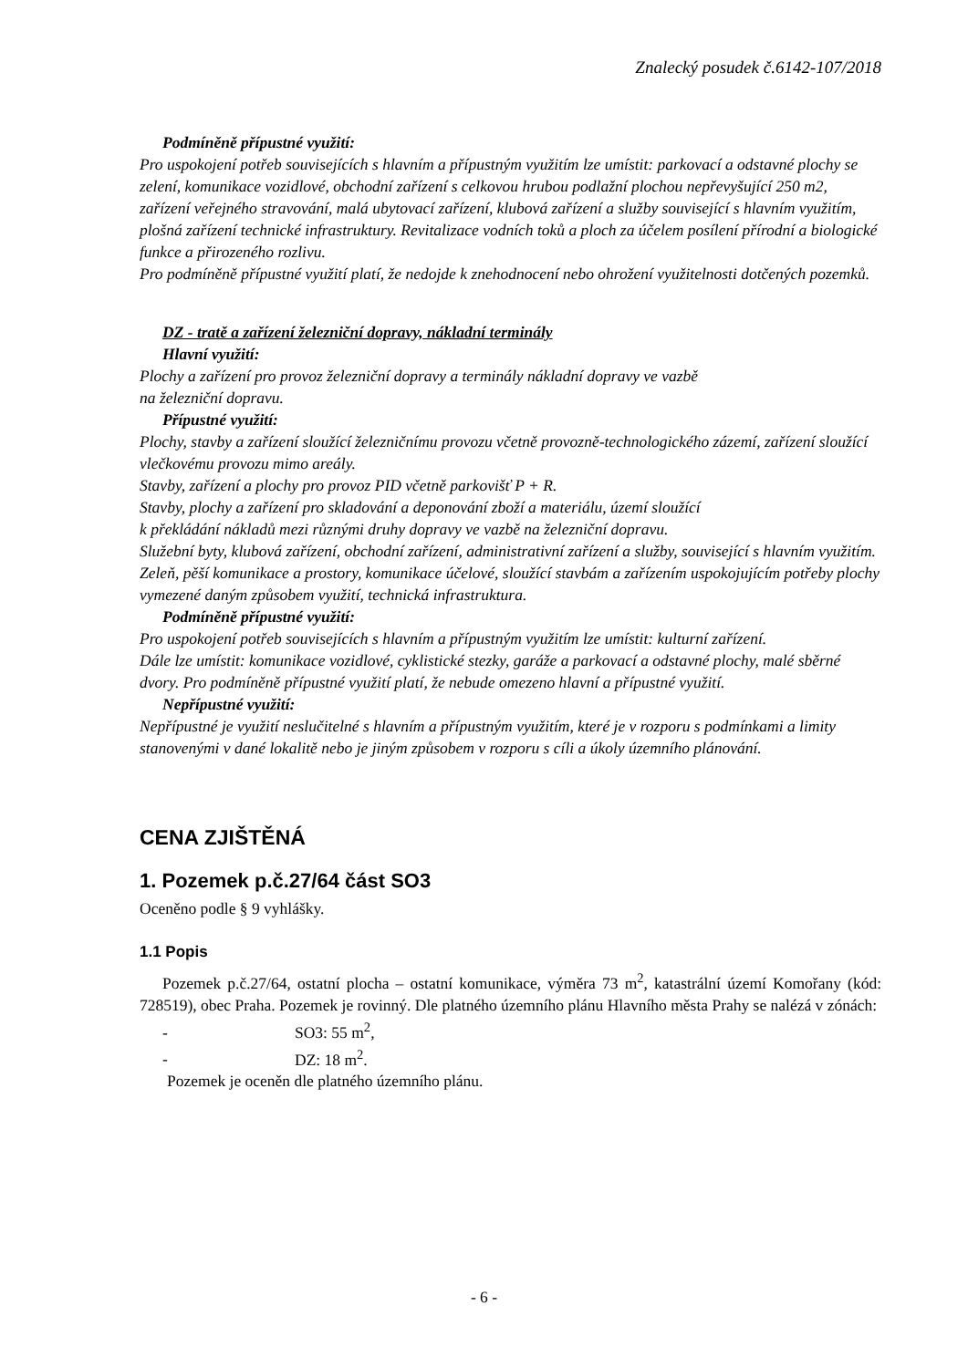Znalecký posudek č.6142-107/2018
Podmíněně přípustné využití:
Pro uspokojení potřeb souvisejících s hlavním a přípustným využitím lze umístit: parkovací a odstavné plochy se zelení, komunikace vozidlové, obchodní zařízení s celkovou hrubou podlažní plochou nepřevyšující 250 m2, zařízení veřejného stravování, malá ubytovací zařízení, klubová zařízení a služby související s hlavním využitím, plošná zařízení technické infrastruktury. Revitalizace vodních toků a ploch za účelem posílení přírodní a biologické funkce a přirozeného rozlivu.
Pro podmíněně přípustné využití platí, že nedojde k znehodnocení nebo ohrožení využitelnosti dotčených pozemků.
DZ - tratě a zařízení železniční dopravy, nákladní terminály
Hlavní využití:
Plochy a zařízení pro provoz železniční dopravy a terminály nákladní dopravy ve vazbě
na železniční dopravu.
Přípustné využití:
Plochy, stavby a zařízení sloužící železničnímu provozu včetně provozně-technologického zázemí, zařízení sloužící vlečkovému provozu mimo areály.
Stavby, zařízení a plochy pro provoz PID včetně parkovišť P + R.
Stavby, plochy a zařízení pro skladování a deponování zboží a materiálu, území sloužící
k překládání nákladů mezi různými druhy dopravy ve vazbě na železniční dopravu.
Služební byty, klubová zařízení, obchodní zařízení, administrativní zařízení a služby, související s hlavním využitím.
Zeleň, pěší komunikace a prostory, komunikace účelové, sloužící stavbám a zařízením uspokojujícím potřeby plochy vymezené daným způsobem využití, technická infrastruktura.
Podmíněně přípustné využití:
Pro uspokojení potřeb souvisejících s hlavním a přípustným využitím lze umístit: kulturní zařízení.
Dále lze umístit: komunikace vozidlové, cyklistické stezky, garáže a parkovací a odstavné plochy, malé sběrné dvory. Pro podmíněně přípustné využití platí, že nebude omezeno hlavní a přípustné využití.
Nepřípustné využití:
Nepřípustné je využití neslučitelné s hlavním a přípustným využitím, které je v rozporu s podmínkami a limity stanovenými v dané lokalitě nebo je jiným způsobem v rozporu s cíli a úkoly územního plánování.
CENA ZJIŠTĚNÁ
1. Pozemek p.č.27/64 část SO3
Oceněno podle § 9 vyhlášky.
1.1 Popis
Pozemek p.č.27/64, ostatní plocha – ostatní komunikace, výměra 73 m<sup>2</sup>, katastrální území Komořany (kód: 728519), obec Praha. Pozemek je rovinný. Dle platného územního plánu Hlavního města Prahy se nalézá v zónách:
- SO3: 55 m<sup>2</sup>,
- DZ: 18 m<sup>2</sup>.
Pozemek je oceněn dle platného územního plánu.
- 6 -